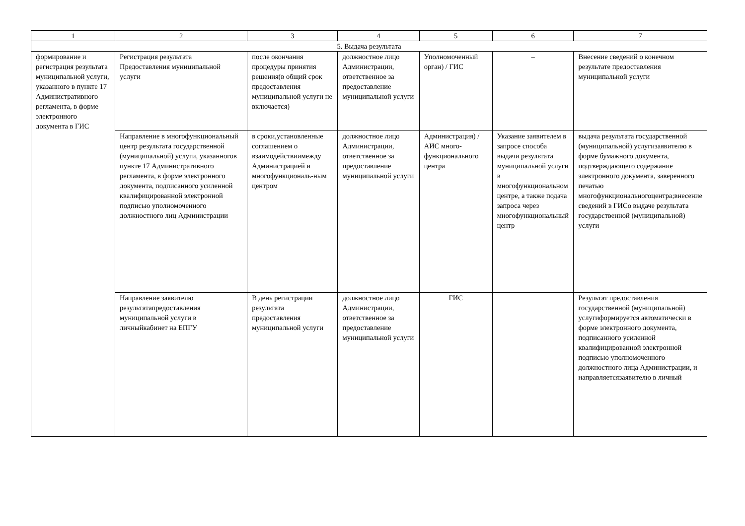| 1 | 2 | 3 | 4 | 5 | 6 | 7 |
| 5. Выдача результата | | | | | | |
| формирование и регистрация результата муниципальной услуги, указанного в пункте 17 Административного регламента, в форме электронного документа в ГИС | Регистрация результата Предоставления муниципальной услуги | после окончания процедуры принятия решения(в общий срок предоставления муниципальной услуги не включается) | должностное лицо Администрации, ответственное за предоставление муниципальной услуги | Уполномоченный орган) / ГИС | – | Внесение сведений о конечном результате предоставления муниципальной услуги |
| | Направление в многофункциональный центр результата государственной (муниципальной) услуги, указанногов пункте 17 Административного регламента, в форме электронного документа, подписанного усиленной квалифицированной электронной подписью уполномоченного должностного лиц Администрации | в сроки,установленные соглашением о взаимодействиимежду Администрацией и многофункциональ-ным центром | должностное лицо Администрации, ответственное за предоставление муниципальной услуги | Администрация) / АИС много-функционального центра | Указание заявителем в запросе способа выдачи результата муниципальной услуги в многофункциональном центре, а также подача запроса через многофункциональный центр | выдача результата государственной (муниципальной) услугизаявителю в форме бумажного документа, подтверждающего содержание электронного документа, заверенного печатью многофункциональногоцентра;внесение сведений в ГИСо выдаче результата государственной (муниципальной) услуги |
| | Направление заявителю результатапредоставления муниципальной услуги в личныйкабинет на ЕПГУ | В день регистрации результата предоставления муниципальной услуги | должностное лицо Администрации, ответственное за предоставление муниципальной услуги | ГИС | | Результат предоставления государственной (муниципальной) услугиформируется автоматически в форме электронного документа, подписанного усиленной квалифицированной электронной подписью уполномоченного должностного лица Администрации, и направляетсязаявителю в личный |